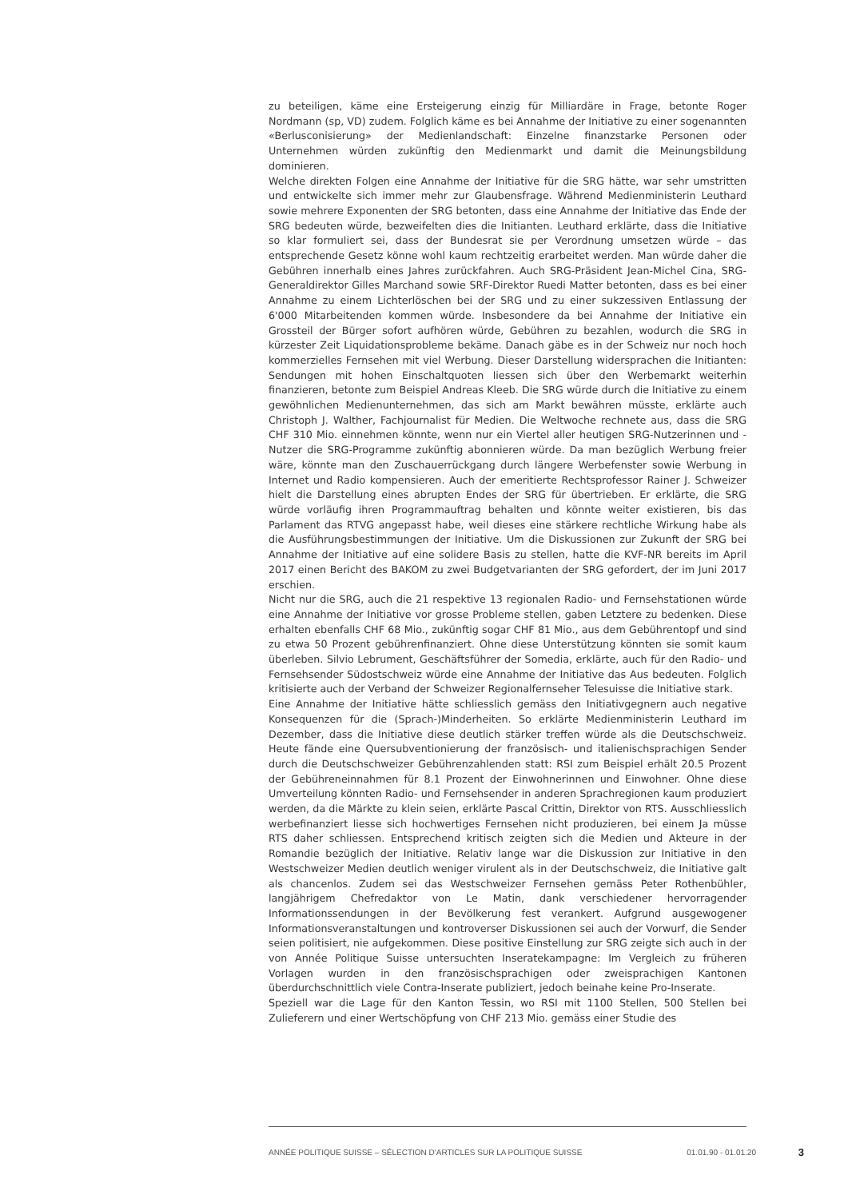zu beteiligen, käme eine Ersteigerung einzig für Milliardäre in Frage, betonte Roger Nordmann (sp, VD) zudem. Folglich käme es bei Annahme der Initiative zu einer sogenannten «Berlusconisierung» der Medienlandschaft: Einzelne finanzstarke Personen oder Unternehmen würden zukünftig den Medienmarkt und damit die Meinungsbildung dominieren.
Welche direkten Folgen eine Annahme der Initiative für die SRG hätte, war sehr umstritten und entwickelte sich immer mehr zur Glaubensfrage. Während Medienministerin Leuthard sowie mehrere Exponenten der SRG betonten, dass eine Annahme der Initiative das Ende der SRG bedeuten würde, bezweifelten dies die Initianten. Leuthard erklärte, dass die Initiative so klar formuliert sei, dass der Bundesrat sie per Verordnung umsetzen würde – das entsprechende Gesetz könne wohl kaum rechtzeitig erarbeitet werden. Man würde daher die Gebühren innerhalb eines Jahres zurückfahren. Auch SRG-Präsident Jean-Michel Cina, SRG-Generaldirektor Gilles Marchand sowie SRF-Direktor Ruedi Matter betonten, dass es bei einer Annahme zu einem Lichterlöschen bei der SRG und zu einer sukzessiven Entlassung der 6'000 Mitarbeitenden kommen würde. Insbesondere da bei Annahme der Initiative ein Grossteil der Bürger sofort aufhören würde, Gebühren zu bezahlen, wodurch die SRG in kürzester Zeit Liquidationsprobleme bekäme. Danach gäbe es in der Schweiz nur noch hoch kommerzielles Fernsehen mit viel Werbung. Dieser Darstellung widersprachen die Initianten: Sendungen mit hohen Einschaltquoten liessen sich über den Werbemarkt weiterhin finanzieren, betonte zum Beispiel Andreas Kleeb. Die SRG würde durch die Initiative zu einem gewöhnlichen Medienunternehmen, das sich am Markt bewähren müsste, erklärte auch Christoph J. Walther, Fachjournalist für Medien. Die Weltwoche rechnete aus, dass die SRG CHF 310 Mio. einnehmen könnte, wenn nur ein Viertel aller heutigen SRG-Nutzerinnen und -Nutzer die SRG-Programme zukünftig abonnieren würde. Da man bezüglich Werbung freier wäre, könnte man den Zuschauerrückgang durch längere Werbefenster sowie Werbung in Internet und Radio kompensieren. Auch der emeritierte Rechtsprofessor Rainer J. Schweizer hielt die Darstellung eines abrupten Endes der SRG für übertrieben. Er erklärte, die SRG würde vorläufig ihren Programmauftrag behalten und könnte weiter existieren, bis das Parlament das RTVG angepasst habe, weil dieses eine stärkere rechtliche Wirkung habe als die Ausführungsbestimmungen der Initiative. Um die Diskussionen zur Zukunft der SRG bei Annahme der Initiative auf eine solidere Basis zu stellen, hatte die KVF-NR bereits im April 2017 einen Bericht des BAKOM zu zwei Budgetvarianten der SRG gefordert, der im Juni 2017 erschien.
Nicht nur die SRG, auch die 21 respektive 13 regionalen Radio- und Fernsehstationen würde eine Annahme der Initiative vor grosse Probleme stellen, gaben Letztere zu bedenken. Diese erhalten ebenfalls CHF 68 Mio., zukünftig sogar CHF 81 Mio., aus dem Gebührentopf und sind zu etwa 50 Prozent gebührenfinanziert. Ohne diese Unterstützung könnten sie somit kaum überleben. Silvio Lebrument, Geschäftsführer der Somedia, erklärte, auch für den Radio- und Fernsehsender Südostschweiz würde eine Annahme der Initiative das Aus bedeuten. Folglich kritisierte auch der Verband der Schweizer Regionalfernseher Telesuisse die Initiative stark.
Eine Annahme der Initiative hätte schliesslich gemäss den Initiativgegnern auch negative Konsequenzen für die (Sprach-)Minderheiten. So erklärte Medienministerin Leuthard im Dezember, dass die Initiative diese deutlich stärker treffen würde als die Deutschschweiz. Heute fände eine Quersubventionierung der französisch- und italienischsprachigen Sender durch die Deutschschweizer Gebührenzahlenden statt: RSI zum Beispiel erhält 20.5 Prozent der Gebühreneinnahmen für 8.1 Prozent der Einwohnerinnen und Einwohner. Ohne diese Umverteilung könnten Radio- und Fernsehsender in anderen Sprachregionen kaum produziert werden, da die Märkte zu klein seien, erklärte Pascal Crittin, Direktor von RTS. Ausschliesslich werbefinanziert liesse sich hochwertiges Fernsehen nicht produzieren, bei einem Ja müsse RTS daher schliessen. Entsprechend kritisch zeigten sich die Medien und Akteure in der Romandie bezüglich der Initiative. Relativ lange war die Diskussion zur Initiative in den Westschweizer Medien deutlich weniger virulent als in der Deutschschweiz, die Initiative galt als chancenlos. Zudem sei das Westschweizer Fernsehen gemäss Peter Rothenbühler, langjährigem Chefredaktor von Le Matin, dank verschiedener hervorragender Informationssendungen in der Bevölkerung fest verankert. Aufgrund ausgewogener Informationsveranstaltungen und kontroverser Diskussionen sei auch der Vorwurf, die Sender seien politisiert, nie aufgekommen. Diese positive Einstellung zur SRG zeigte sich auch in der von Année Politique Suisse untersuchten Inseratekampagne: Im Vergleich zu früheren Vorlagen wurden in den französischsprachigen oder zweisprachigen Kantonen überdurchschnittlich viele Contra-Inserate publiziert, jedoch beinahe keine Pro-Inserate.
Speziell war die Lage für den Kanton Tessin, wo RSI mit 1100 Stellen, 500 Stellen bei Zulieferern und einer Wertschöpfung von CHF 213 Mio. gemäss einer Studie des
ANNÉE POLITIQUE SUISSE – SÉLECTION D'ARTICLES SUR LA POLITIQUE SUISSE 01.01.90 - 01.01.20 3